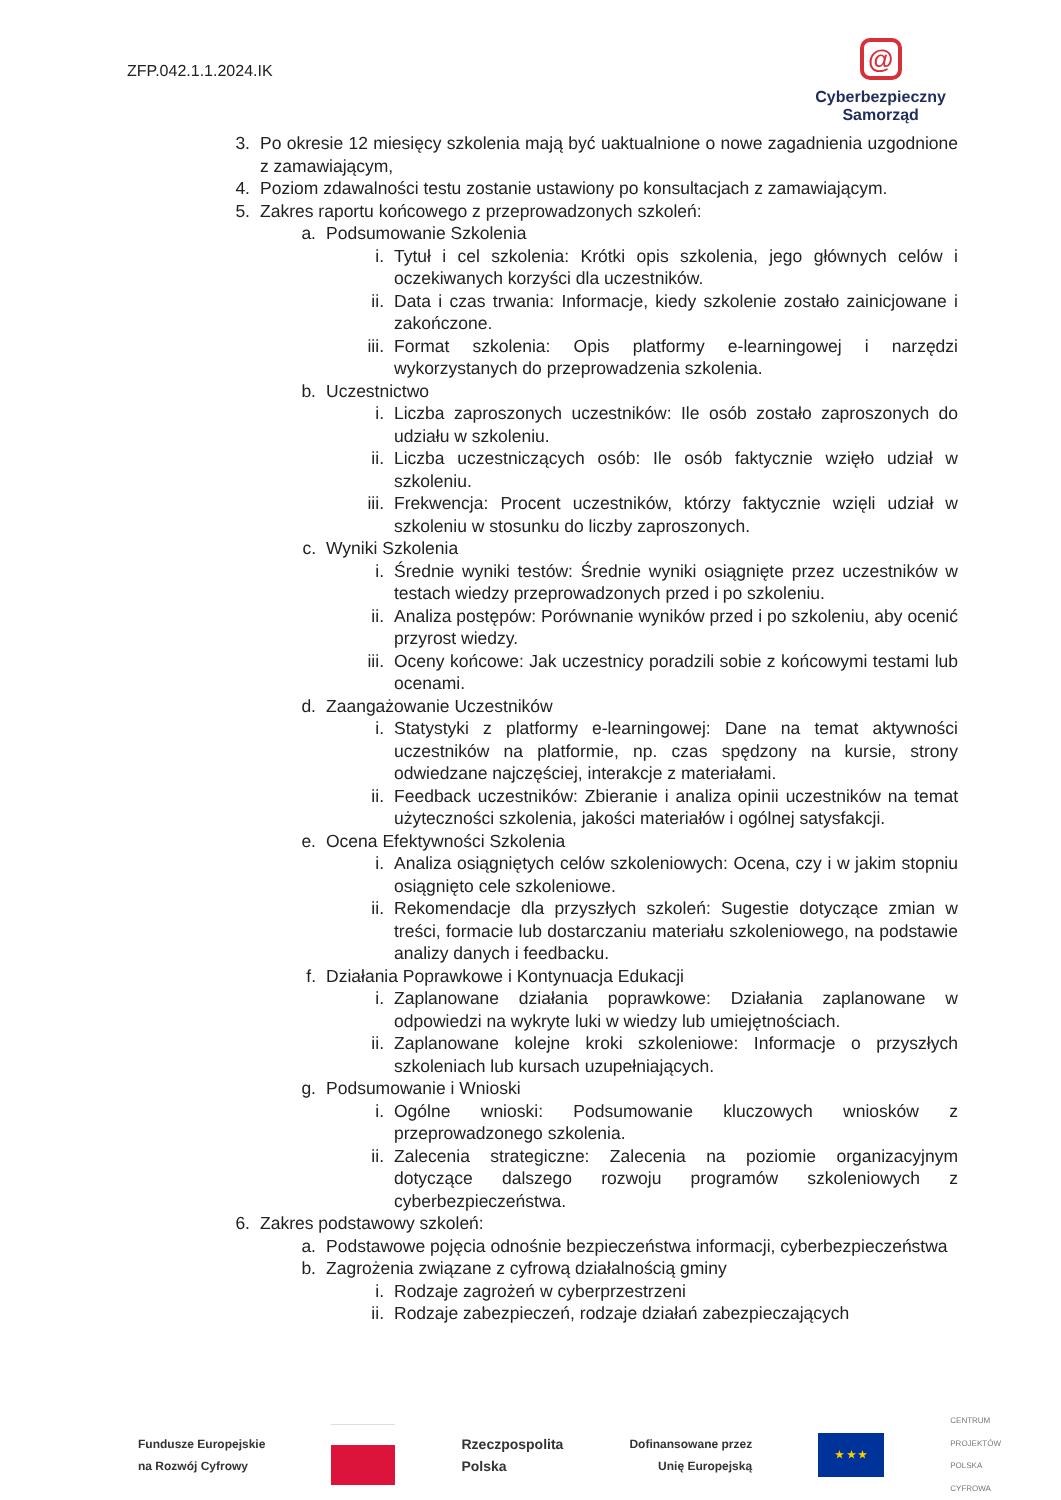ZFP.042.1.1.2024.IK
@
Cyberbezpieczny
Samorząd
3. Po okresie 12 miesięcy szkolenia mają być uaktualnione o nowe zagadnienia uzgodnione z zamawiającym,
4. Poziom zdawalności testu zostanie ustawiony po konsultacjach z zamawiającym.
5. Zakres raportu końcowego z przeprowadzonych szkoleń:
a. Podsumowanie Szkolenia
i. Tytuł i cel szkolenia: Krótki opis szkolenia, jego głównych celów i oczekiwanych korzyści dla uczestników.
ii. Data i czas trwania: Informacje, kiedy szkolenie zostało zainicjowane i zakończone.
iii. Format szkolenia: Opis platformy e-learningowej i narzędzi wykorzystanych do przeprowadzenia szkolenia.
b. Uczestnictwo
i. Liczba zaproszonych uczestników: Ile osób zostało zaproszonych do udziału w szkoleniu.
ii. Liczba uczestniczących osób: Ile osób faktycznie wzięło udział w szkoleniu.
iii. Frekwencja: Procent uczestników, którzy faktycznie wzięli udział w szkoleniu w stosunku do liczby zaproszonych.
c. Wyniki Szkolenia
i. Średnie wyniki testów: Średnie wyniki osiągnięte przez uczestników w testach wiedzy przeprowadzonych przed i po szkoleniu.
ii. Analiza postępów: Porównanie wyników przed i po szkoleniu, aby ocenić przyrost wiedzy.
iii. Oceny końcowe: Jak uczestnicy poradzili sobie z końcowymi testami lub ocenami.
d. Zaangażowanie Uczestników
i. Statystyki z platformy e-learningowej: Dane na temat aktywności uczestników na platformie, np. czas spędzony na kursie, strony odwiedzane najczęściej, interakcje z materiałami.
ii. Feedback uczestników: Zbieranie i analiza opinii uczestników na temat użyteczności szkolenia, jakości materiałów i ogólnej satysfakcji.
e. Ocena Efektywności Szkolenia
i. Analiza osiągniętych celów szkoleniowych: Ocena, czy i w jakim stopniu osiągnięto cele szkoleniowe.
ii. Rekomendacje dla przyszłych szkoleń: Sugestie dotyczące zmian w treści, formacie lub dostarczaniu materiału szkoleniowego, na podstawie analizy danych i feedbacku.
f. Działania Poprawkowe i Kontynuacja Edukacji
i. Zaplanowane działania poprawkowe: Działania zaplanowane w odpowiedzi na wykryte luki w wiedzy lub umiejętnościach.
ii. Zaplanowane kolejne kroki szkoleniowe: Informacje o przyszłych szkoleniach lub kursach uzupełniających.
g. Podsumowanie i Wnioski
i. Ogólne wnioski: Podsumowanie kluczowych wniosków z przeprowadzonego szkolenia.
ii. Zalecenia strategiczne: Zalecenia na poziomie organizacyjnym dotyczące dalszego rozwoju programów szkoleniowych z cyberbezpieczeństwa.
6. Zakres podstawowy szkoleń:
a. Podstawowe pojęcia odnośnie bezpieczeństwa informacji, cyberbezpieczeństwa
b. Zagrożenia związane z cyfrową działalnością gminy
i. Rodzaje zagrożeń w cyberprzestrzeni
ii. Rodzaje zabezpieczeń, rodzaje działań zabezpieczających
Fundusze Europejskie
na Rozwój Cyfrowy
Rzeczpospolita
Polska
Dofinansowane przez
Unię Europejską
★ ★ ★
CENTRUM
PROJEKTÓW
POLSKA
CYFROWA